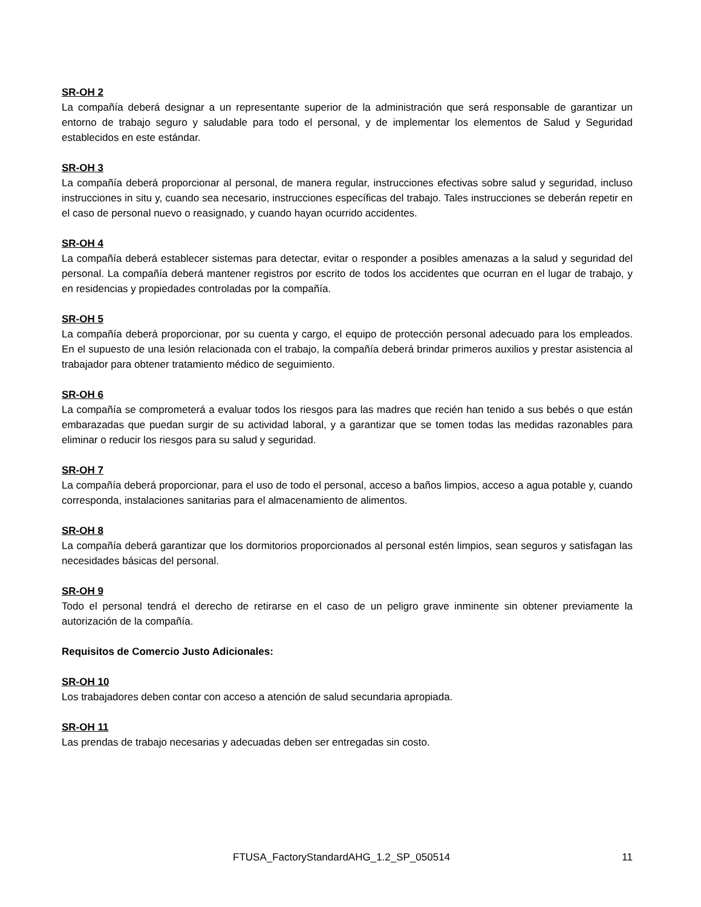SR-OH 2
La compañía deberá designar a un representante superior de la administración que será responsable de garantizar un entorno de trabajo seguro y saludable para todo el personal, y de implementar los elementos de Salud y Seguridad establecidos en este estándar.
SR-OH 3
La compañía deberá proporcionar al personal, de manera regular, instrucciones efectivas sobre salud y seguridad, incluso instrucciones in situ y, cuando sea necesario, instrucciones específicas del trabajo. Tales instrucciones se deberán repetir en el caso de personal nuevo o reasignado, y cuando hayan ocurrido accidentes.
SR-OH 4
La compañía deberá establecer sistemas para detectar, evitar o responder a posibles amenazas a la salud y seguridad del personal. La compañía deberá mantener registros por escrito de todos los accidentes que ocurran en el lugar de trabajo, y en residencias y propiedades controladas por la compañía.
SR-OH 5
La compañía deberá proporcionar, por su cuenta y cargo, el equipo de protección personal adecuado para los empleados. En el supuesto de una lesión relacionada con el trabajo, la compañía deberá brindar primeros auxilios y prestar asistencia al trabajador para obtener tratamiento médico de seguimiento.
SR-OH 6
La compañía se comprometerá a evaluar todos los riesgos para las madres que recién han tenido a sus bebés o que están embarazadas que puedan surgir de su actividad laboral, y a garantizar que se tomen todas las medidas razonables para eliminar o reducir los riesgos para su salud y seguridad.
SR-OH 7
La compañía deberá proporcionar, para el uso de todo el personal, acceso a baños limpios, acceso a agua potable y, cuando corresponda, instalaciones sanitarias para el almacenamiento de alimentos.
SR-OH 8
La compañía deberá garantizar que los dormitorios proporcionados al personal estén limpios, sean seguros y satisfagan las necesidades básicas del personal.
SR-OH 9
Todo el personal tendrá el derecho de retirarse en el caso de un peligro grave inminente sin obtener previamente la autorización de la compañía.
Requisitos de Comercio Justo Adicionales:
SR-OH 10
Los trabajadores deben contar con acceso a atención de salud secundaria apropiada.
SR-OH 11
Las prendas de trabajo necesarias y adecuadas deben ser entregadas sin costo.
FTUSA_FactoryStandardAHG_1.2_SP_050514 11